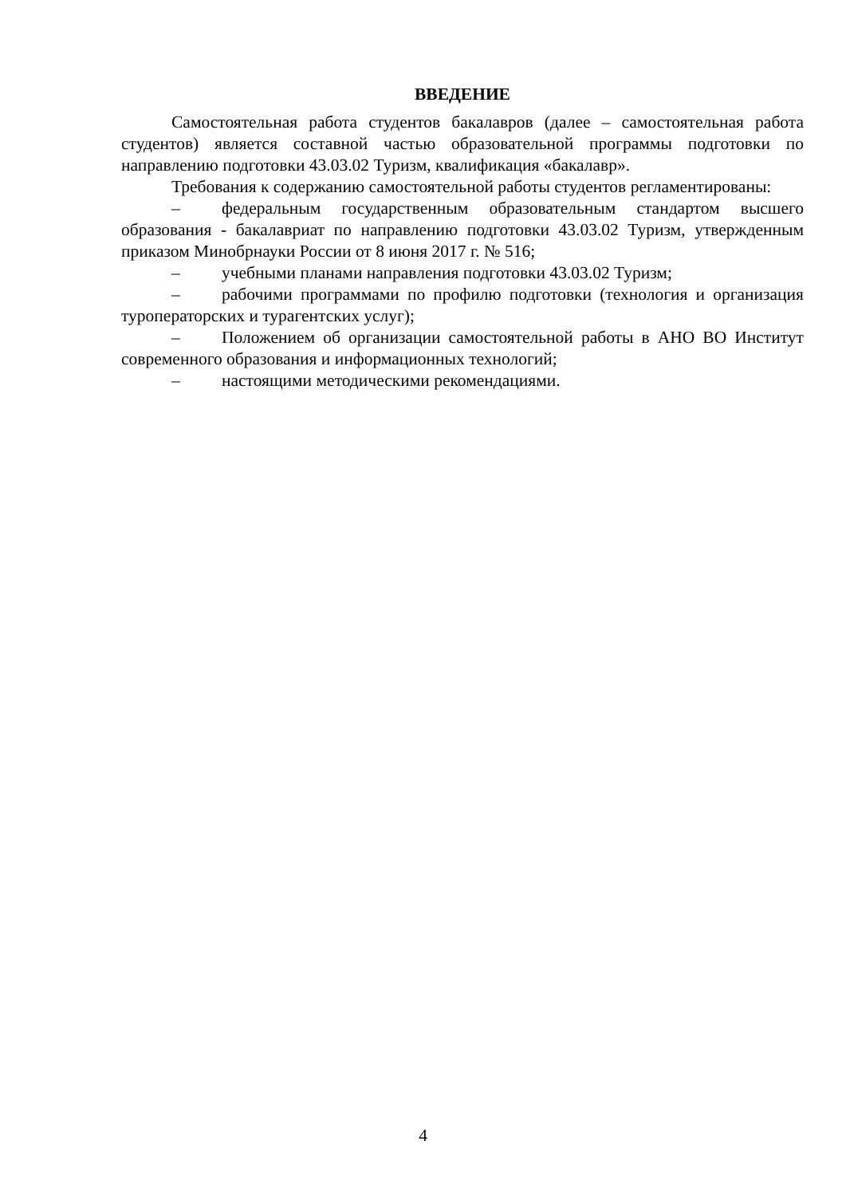ВВЕДЕНИЕ
Самостоятельная работа студентов бакалавров (далее – самостоятельная работа студентов) является составной частью образовательной программы подготовки по направлению подготовки 43.03.02 Туризм, квалификация «бакалавр».
Требования к содержанию самостоятельной работы студентов регламентированы:
– федеральным государственным образовательным стандартом высшего образования - бакалавриат по направлению подготовки 43.03.02 Туризм, утвержденным приказом Минобрнауки России от 8 июня 2017 г. № 516;
– учебными планами направления подготовки 43.03.02 Туризм;
– рабочими программами по профилю подготовки (технология и организация туроператорских и турагентских услуг);
– Положением об организации самостоятельной работы в АНО ВО Институт современного образования и информационных технологий;
– настоящими методическими рекомендациями.
4